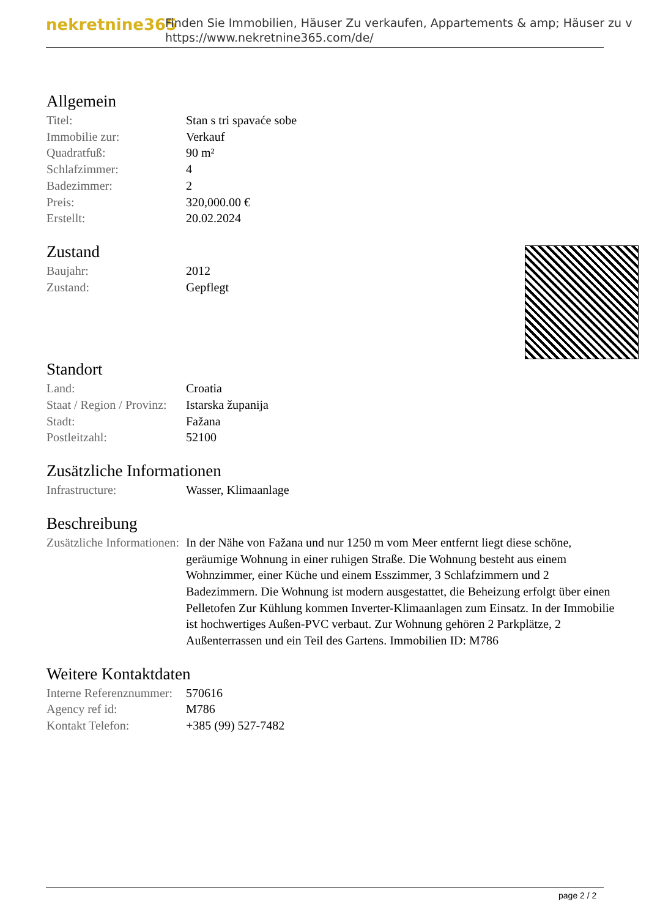nekretnine365
Finden Sie Immobilien, Häuser Zu verkaufen, Appartements & amp; Häuser zu v
https://www.nekretnine365.com/de/
Allgemein
| Titel: | Stan s tri spavaće sobe |
| Immobilie zur: | Verkauf |
| Quadratfuß: | 90 m² |
| Schlafzimmer: | 4 |
| Badezimmer: | 2 |
| Preis: | 320,000.00 € |
| Erstellt: | 20.02.2024 |
Zustand
| Baujahr: | 2012 |
| Zustand: | Gepflegt |
Standort
| Land: | Croatia |
| Staat / Region / Provinz: | Istarska županija |
| Stadt: | Fažana |
| Postleitzahl: | 52100 |
Zusätzliche Informationen
| Infrastructure: | Wasser, Klimaanlage |
Beschreibung
| Zusätzliche Informationen: | In der Nähe von Fažana und nur 1250 m vom Meer entfernt liegt diese schöne, geräumige Wohnung in einer ruhigen Straße. Die Wohnung besteht aus einem Wohnzimmer, einer Küche und einem Esszimmer, 3 Schlafzimmern und 2 Badezimmern. Die Wohnung ist modern ausgestattet, die Beheizung erfolgt über einen Pelletofen Zur Kühlung kommen Inverter-Klimaanlagen zum Einsatz. In der Immobilie ist hochwertiges Außen-PVC verbaut. Zur Wohnung gehören 2 Parkplätze, 2 Außenterrassen und ein Teil des Gartens. Immobilien ID: M786 |
Weitere Kontaktdaten
| Interne Referenznummer: | 570616 |
| Agency ref id: | M786 |
| Kontakt Telefon: | +385 (99) 527-7482 |
page 2 / 2